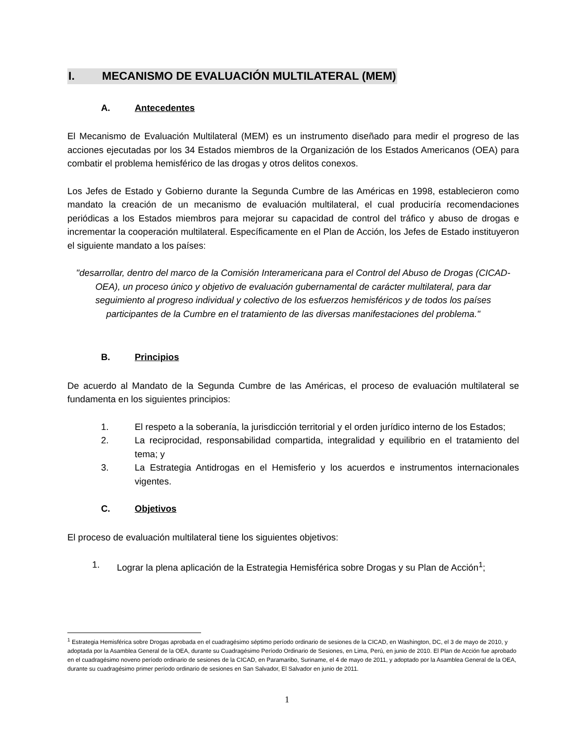I. MECANISMO DE EVALUACIÓN MULTILATERAL (MEM)
A. Antecedentes
El Mecanismo de Evaluación Multilateral (MEM) es un instrumento diseñado para medir el progreso de las acciones ejecutadas por los 34 Estados miembros de la Organización de los Estados Americanos (OEA) para combatir el problema hemisférico de las drogas y otros delitos conexos.
Los Jefes de Estado y Gobierno durante la Segunda Cumbre de las Américas en 1998, establecieron como mandato la creación de un mecanismo de evaluación multilateral, el cual produciría recomendaciones periódicas a los Estados miembros para mejorar su capacidad de control del tráfico y abuso de drogas e incrementar la cooperación multilateral. Específicamente en el Plan de Acción, los Jefes de Estado instituyeron el siguiente mandato a los países:
"desarrollar, dentro del marco de la Comisión Interamericana para el Control del Abuso de Drogas (CICAD-OEA), un proceso único y objetivo de evaluación gubernamental de carácter multilateral, para dar seguimiento al progreso individual y colectivo de los esfuerzos hemisféricos y de todos los países participantes de la Cumbre en el tratamiento de las diversas manifestaciones del problema."
B. Principios
De acuerdo al Mandato de la Segunda Cumbre de las Américas, el proceso de evaluación multilateral se fundamenta en los siguientes principios:
1. El respeto a la soberanía, la jurisdicción territorial y el orden jurídico interno de los Estados;
2. La reciprocidad, responsabilidad compartida, integralidad y equilibrio en el tratamiento del tema; y
3. La Estrategia Antidrogas en el Hemisferio y los acuerdos e instrumentos internacionales vigentes.
C. Objetivos
El proceso de evaluación multilateral tiene los siguientes objetivos:
1. Lograr la plena aplicación de la Estrategia Hemisférica sobre Drogas y su Plan de Acción<sup>1</sup>;
<sup>1</sup> Estrategia Hemisférica sobre Drogas aprobada en el cuadragésimo séptimo período ordinario de sesiones de la CICAD, en Washington, DC, el 3 de mayo de 2010, y adoptada por la Asamblea General de la OEA, durante su Cuadragésimo Período Ordinario de Sesiones, en Lima, Perú, en junio de 2010. El Plan de Acción fue aprobado en el cuadragésimo noveno período ordinario de sesiones de la CICAD, en Paramaribo, Suriname, el 4 de mayo de 2011, y adoptado por la Asamblea General de la OEA, durante su cuadragésimo primer período ordinario de sesiones en San Salvador, El Salvador en junio de 2011.
1